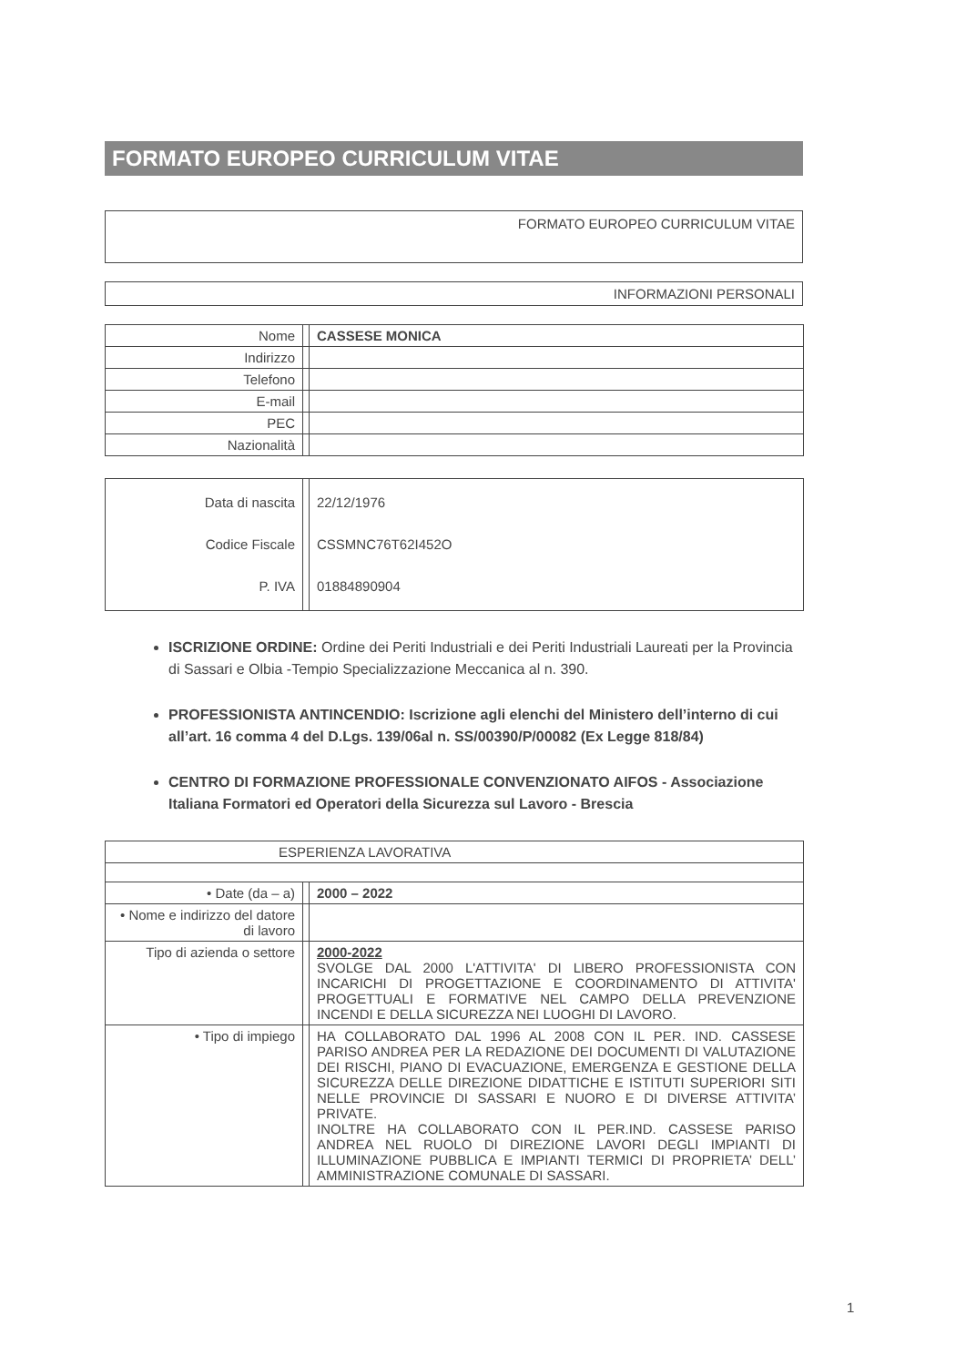FORMATO EUROPEO CURRICULUM VITAE
FORMATO EUROPEO CURRICULUM VITAE
INFORMAZIONI PERSONALI
| Nome | | CASSESE MONICA |
| Indirizzo | | |
| Telefono | | |
| E-mail | | |
| PEC | | |
| Nazionalità | | |
| Data di nascita Codice Fiscale P. IVA | | 22/12/1976 CSSMNC76T62I452O 01884890904 |
ISCRIZIONE ORDINE: Ordine dei Periti Industriali e dei Periti Industriali Laureati per la Provincia di Sassari e Olbia -Tempio Specializzazione Meccanica al n. 390.
PROFESSIONISTA ANTINCENDIO: Iscrizione agli elenchi del Ministero dell’interno di cui all’art. 16 comma 4 del D.Lgs. 139/06al n. SS/00390/P/00082 (Ex Legge 818/84)
CENTRO DI FORMAZIONE PROFESSIONALE CONVENZIONATO AIFOS - Associazione Italiana Formatori ed Operatori della Sicurezza sul Lavoro - Brescia
| ESPERIENZA LAVORATIVA | | |
| • Date (da – a) | | 2000 – 2022 |
| • Nome e indirizzo del datore di lavoro | | |
| Tipo di azienda o settore | | 2000-2022 SVOLGE DAL 2000 L'ATTIVITA' DI LIBERO PROFESSIONISTA CON INCARICHI DI PROGETTAZIONE E COORDINAMENTO DI ATTIVITA' PROGETTUALI E FORMATIVE NEL CAMPO DELLA PREVENZIONE INCENDI E DELLA SICUREZZA NEI LUOGHI DI LAVORO. |
| • Tipo di impiego | | HA COLLABORATO DAL 1996 AL 2008 CON IL PER. IND. CASSESE PARISO ANDREA PER LA REDAZIONE DEI DOCUMENTI DI VALUTAZIONE DEI RISCHI, PIANO DI EVACUAZIONE, EMERGENZA E GESTIONE DELLA SICUREZZA DELLE DIREZIONE DIDATTICHE E ISTITUTI SUPERIORI SITI NELLE PROVINCIE DI SASSARI E NUORO E DI DIVERSE ATTIVITA’ PRIVATE. INOLTRE HA COLLABORATO CON IL PER.IND. CASSESE PARISO ANDREA NEL RUOLO DI DIREZIONE LAVORI DEGLI IMPIANTI DI ILLUMINAZIONE PUBBLICA E IMPIANTI TERMICI DI PROPRIETA’ DELL’ AMMINISTRAZIONE COMUNALE DI SASSARI. |
1